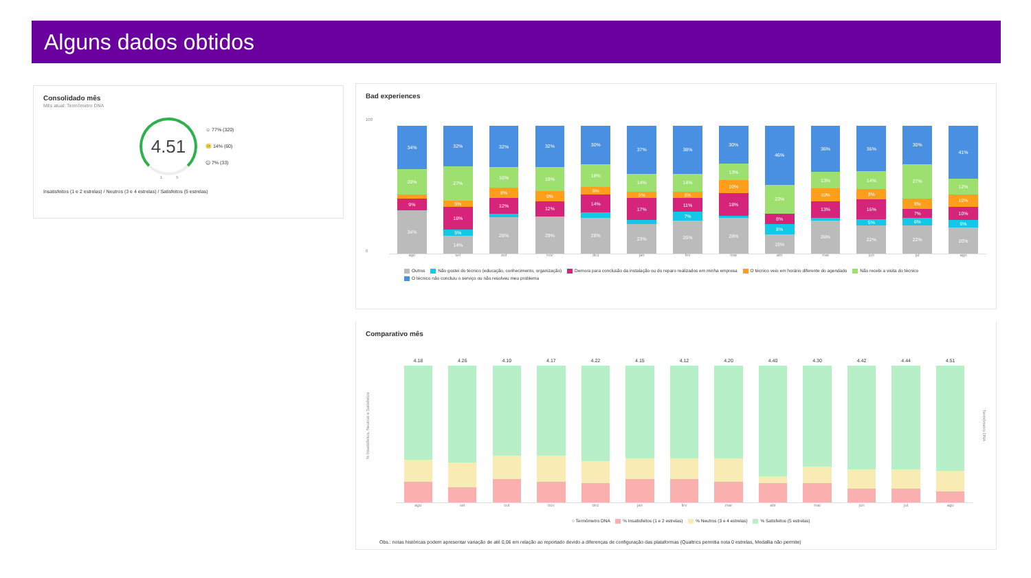Alguns dados obtidos
Consolidado mês
Mês atual: Termômetro DNA
4.51
☺ 77% (320)
😐 14% (60)
☹ 7% (33)
1 5
Insatisfeitos (1 e 2 estrelas) / Neutros (3 e 4 estrelas) / Satisfeitos (5 estrelas)
Bad experiences
100
34%
20%
9%
34%
32%
27%
5%
18%
5%
14%
32%
16%
8%
12%
28%
32%
19%
8%
12%
29%
30%
18%
6%
14%
28%
37%
14%
5%
17%
23%
38%
14%
5%
11%
7%
26%
30%
13%
10%
18%
28%
46%
23%
8%
8%
15%
36%
13%
10%
13%
26%
36%
14%
8%
16%
5%
22%
30%
27%
8%
7%
6%
22%
41%
12%
10%
10%
6%
20%
0
ago set out nov dez jan fev mar abr mai jun jul ago
Outros Não gostei do técnico (educação, conhecimento, organização) Demora para conclusão da instalação ou do reparo realizados em minha empresa O técnico veio em horário diferente do agendado Não recebi a visita do técnico
O técnico não concluiu o serviço ou não resolveu meu problema
Comparativo mês
% Insatisfeitos, Neutros e Satisfeitos
4.18
4.26
4.10
4.17
4.22
4.15
4.12
4.20
4.40
4.30
4.42
4.44
4.51
ago set out nov dez jan fev mar abr mai jun jul ago
Termômetro DNA
○ Termômetro DNA % Insatisfeitos (1 e 2 estrelas) % Neutros (3 e 4 estrelas) % Satisfeitos (5 estrelas)
Obs.: notas históricas podem apresentar variação de até 0,06 em relação ao reportado devido a diferenças de configuração das plataformas (Qualtrics permitia nota 0 estrelas, Medallia não permite)